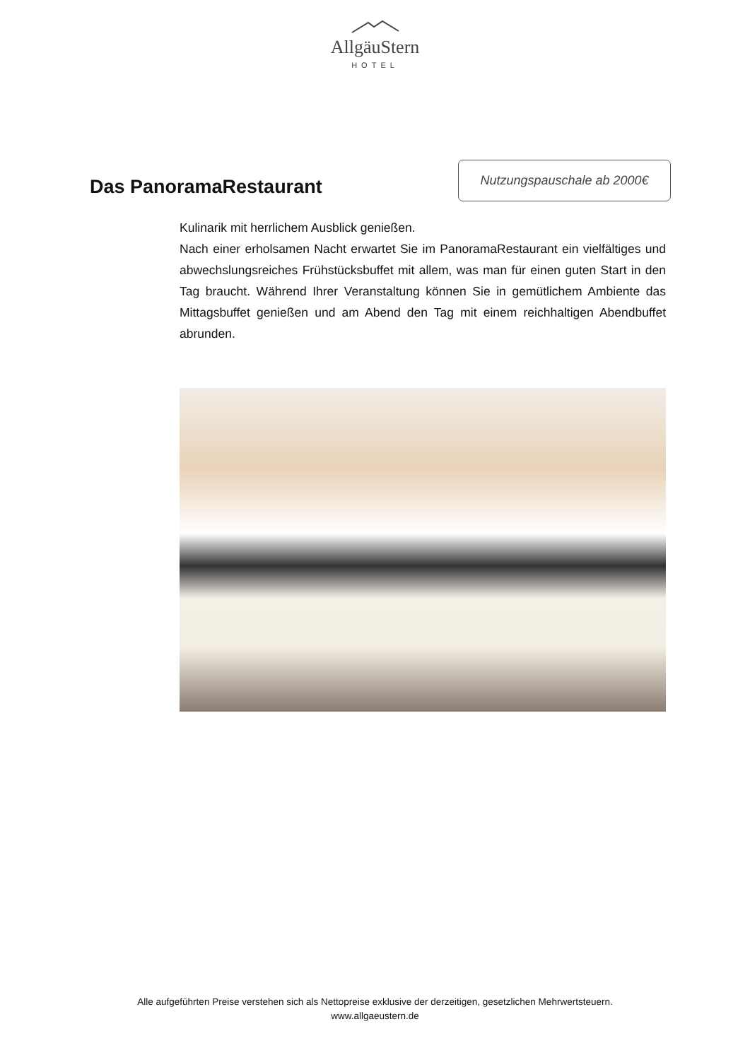AllgäuStern
HOTEL
Das PanoramaRestaurant
Nutzungspauschale ab 2000€
Kulinarik mit herrlichem Ausblick genießen.
Nach einer erholsamen Nacht erwartet Sie im PanoramaRestaurant ein vielfältiges und abwechslungsreiches Frühstücksbuffet mit allem, was man für einen guten Start in den Tag braucht. Während Ihrer Veranstaltung können Sie in gemütlichem Ambiente das Mittagsbuffet genießen und am Abend den Tag mit einem reichhaltigen Abendbuffet abrunden.
Alle aufgeführten Preise verstehen sich als Nettopreise exklusive der derzeitigen, gesetzlichen Mehrwertsteuern.
www.allgaeustern.de